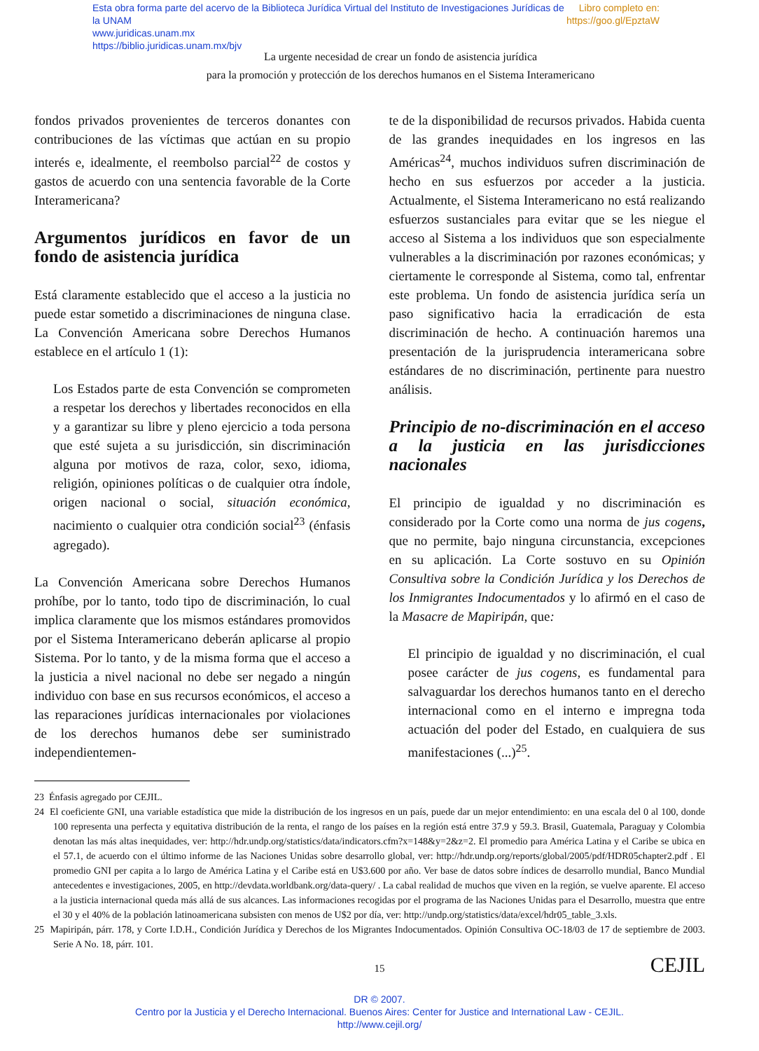Libro completo en:
https://goo.gl/EpztaW Esta obra forma parte del acervo de la Biblioteca Jurídica Virtual del Instituto de Investigaciones Jurídicas de la UNAM
www.juridicas.unam.mx
https://biblio.juridicas.unam.mx/bjv
La urgente necesidad de crear un fondo de asistencia jurídica
para la promoción y protección de los derechos humanos en el Sistema Interamericano
fondos privados provenientes de terceros donantes con contribuciones de las víctimas que actúan en su propio interés e, idealmente, el reembolso parcial<sup>22</sup> de costos y gastos de acuerdo con una sentencia favorable de la Corte Interamericana?
Argumentos jurídicos en favor de un fondo de asistencia jurídica
Está claramente establecido que el acceso a la justicia no puede estar sometido a discriminaciones de ninguna clase. La Convención Americana sobre Derechos Humanos establece en el artículo 1 (1):
Los Estados parte de esta Convención se comprometen a respetar los derechos y libertades reconocidos en ella y a garantizar su libre y pleno ejercicio a toda persona que esté sujeta a su jurisdicción, sin discriminación alguna por motivos de raza, color, sexo, idioma, religión, opiniones políticas o de cualquier otra índole, origen nacional o social, situación económica, nacimiento o cualquier otra condición social<sup>23</sup> (énfasis agregado).
La Convención Americana sobre Derechos Humanos prohíbe, por lo tanto, todo tipo de discriminación, lo cual implica claramente que los mismos estándares promovidos por el Sistema Interamericano deberán aplicarse al propio Sistema. Por lo tanto, y de la misma forma que el acceso a la justicia a nivel nacional no debe ser negado a ningún individuo con base en sus recursos económicos, el acceso a las reparaciones jurídicas internacionales por violaciones de los derechos humanos debe ser suministrado independientemen-
te de la disponibilidad de recursos privados. Habida cuenta de las grandes inequidades en los ingresos en las Américas<sup>24</sup>, muchos individuos sufren discriminación de hecho en sus esfuerzos por acceder a la justicia. Actualmente, el Sistema Interamericano no está realizando esfuerzos sustanciales para evitar que se les niegue el acceso al Sistema a los individuos que son especialmente vulnerables a la discriminación por razones económicas; y ciertamente le corresponde al Sistema, como tal, enfrentar este problema. Un fondo de asistencia jurídica sería un paso significativo hacia la erradicación de esta discriminación de hecho. A continuación haremos una presentación de la jurisprudencia interamericana sobre estándares de no discriminación, pertinente para nuestro análisis.
Principio de no-discriminación en el acceso a la justicia en las jurisdicciones nacionales
El principio de igualdad y no discriminación es considerado por la Corte como una norma de jus cogens, que no permite, bajo ninguna circunstancia, excepciones en su aplicación. La Corte sostuvo en su Opinión Consultiva sobre la Condición Jurídica y los Derechos de los Inmigrantes Indocumentados y lo afirmó en el caso de la Masacre de Mapiripán, que:
El principio de igualdad y no discriminación, el cual posee carácter de jus cogens, es fundamental para salvaguardar los derechos humanos tanto en el derecho internacional como en el interno e impregna toda actuación del poder del Estado, en cualquiera de sus manifestaciones (...)<sup>25</sup>.
23 Énfasis agregado por CEJIL.
24 El coeficiente GNI, una variable estadística que mide la distribución de los ingresos en un país, puede dar un mejor entendimiento: en una escala del 0 al 100, donde 100 representa una perfecta y equitativa distribución de la renta, el rango de los países en la región está entre 37.9 y 59.3. Brasil, Guatemala, Paraguay y Colombia denotan las más altas inequidades, ver: http://hdr.undp.org/statistics/data/indicators.cfm?x=148&y=2&z=2. El promedio para América Latina y el Caribe se ubica en el 57.1, de acuerdo con el último informe de las Naciones Unidas sobre desarrollo global, ver: http://hdr.undp.org/reports/global/2005/pdf/HDR05chapter2.pdf . El promedio GNI per capita a lo largo de América Latina y el Caribe está en U$3.600 por año. Ver base de datos sobre índices de desarrollo mundial, Banco Mundial antecedentes e investigaciones, 2005, en http://devdata.worldbank.org/data-query/ . La cabal realidad de muchos que viven en la región, se vuelve aparente. El acceso a la justicia internacional queda más allá de sus alcances. Las informaciones recogidas por el programa de las Naciones Unidas para el Desarrollo, muestra que entre el 30 y el 40% de la población latinoamericana subsisten con menos de U$2 por día, ver: http://undp.org/statistics/data/excel/hdr05_table_3.xls.
25 Mapiripán, párr. 178, y Corte I.D.H., Condición Jurídica y Derechos de los Migrantes Indocumentados. Opinión Consultiva OC-18/03 de 17 de septiembre de 2003. Serie A No. 18, párr. 101.
15 CEJIL
DR © 2007.
Centro por la Justicia y el Derecho Internacional. Buenos Aires: Center for Justice and International Law - CEJIL.
http://www.cejil.org/